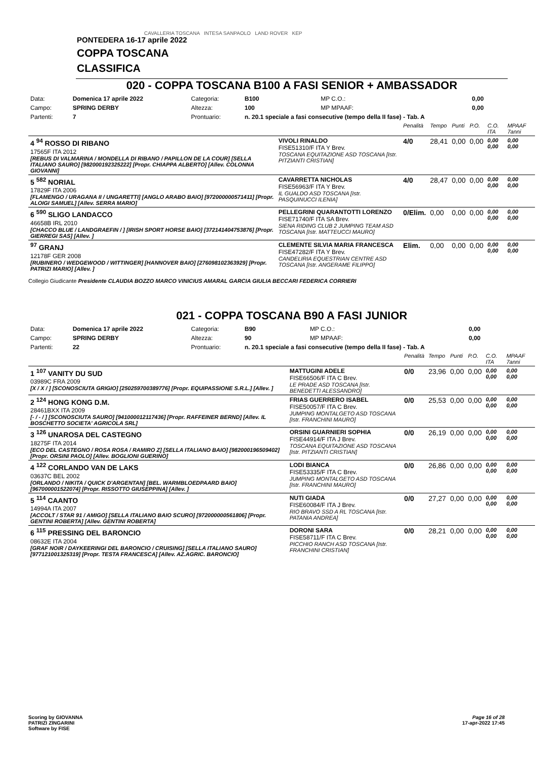CAVALLERIA TOSCANA INTESA SANPAOLO LAND ROVER KEP
PONTEDERA 16-17 aprile 2022
COPPA TOSCANA
CLASSIFICA
020 - COPPA TOSCANA B100 A FASI SENIOR + AMBASSADOR
| Data: | Domenica 17 aprile 2022 | Categoria: | B100 | MP C.O.: | 0,00 |
| Campo: | SPRING DERBY | Altezza: | 100 | MP MPAAF: | 0,00 |
| Partenti: | 7 | Prontuario: | n. 20.1 speciale a fasi consecutive (tempo della II fase) - Tab. A | | |
| | | Penalità | Tempo | Punti | P.O. | C.O. ITA | MPAAF 7anni |
| 4 <sup>94</sup> ROSSO DI RIBANO 17565F ITA 2012 [REBUS DI VALMARINA / MONDELLA DI RIBANO / PAPILLON DE LA COUR] [SELLA ITALIANO SAURO] [982000192325222] [Propr. CHIAPPA ALBERTO] [Allev. COLONNA GIOVANNI] | VIVOLI RINALDO FISE51310/F ITA Y Brev. TOSCANA EQUITAZIONE ASD TOSCANA [Istr. PITZIANTI CRISTIAN] | 4/0 | 28,41 | 0,00 | 0,00 | 0,00 0,00 | 0,00 0,00 |
| 5 <sup>582</sup> NORIAL 17829F ITA 2006 [FLAMENGO / URAGANA II / UNGARETTI] [ANGLO ARABO BAIO] [972000000571411] [Propr. ALOIGI SAMUEL] [Allev. SERRA MARIO] | CAVARRETTA NICHOLAS FISE56963/F ITA Y Brev. IL GUALDO ASD TOSCANA [Istr. PASQUINUCCI ILENIA] | 4/0 | 28,47 | 0,00 | 0,00 | 0,00 0,00 | 0,00 0,00 |
| 6 <sup>590</sup> SLIGO LANDACCO 46658B IRL 2010 [CHACCO BLUE / LANDGRAEFIN / ] [IRISH SPORT HORSE BAIO] [372141404753876] [Propr. GIERREGI SAS] [Allev. ] | PELLEGRINI QUARANTOTTI LORENZO FISE71740/F ITA SA Brev. SIENA RIDING CLUB 2 JUMPING TEAM ASD TOSCANA [Istr. MATTEUCCI MAURO] | 0/Elim. | 0,00 | 0,00 | 0,00 | 0,00 0,00 | 0,00 0,00 |
| <sup>97</sup> GRANJ 12178F GER 2008 [RUBINERO / WEDGEWOOD / WITTINGER] [HANNOVER BAIO] [276098102363929] [Propr. PATRIZI MARIO] [Allev. ] | CLEMENTE SILVIA MARIA FRANCESCA FISE47282/F ITA Y Brev. CANDELIRIA EQUESTRIAN CENTRE ASD TOSCANA [Istr. ANGERAME FILIPPO] | Elim. | 0,00 | 0,00 | 0,00 | 0,00 0,00 | 0,00 0,00 |
Collegio Giudicante Presidente CLAUDIA BOZZO MARCO VINICIUS AMARAL GARCIA GIULIA BECCARI FEDERICA CORRIERI
021 - COPPA TOSCANA B90 A FASI JUNIOR
| Data: | Domenica 17 aprile 2022 | Categoria: | B90 | MP C.O.: | 0,00 |
| Campo: | SPRING DERBY | Altezza: | 90 | MP MPAAF: | 0,00 |
| Partenti: | 22 | Prontuario: | n. 20.1 speciale a fasi consecutive (tempo della II fase) - Tab. A | | |
| | | Penalità | Tempo | Punti | P.O. | C.O. ITA | MPAAF 7anni |
| 1 <sup>107</sup> VANITY DU SUD 03989C FRA 2009 [X / X / ] [SCONOSCIUTA GRIGIO] [250259700389776] [Propr. EQUIPASSIONE S.R.L.] [Allev. ] | MATTUGINI ADELE FISE66506/F ITA C Brev. LE PRADE ASD TOSCANA [Istr. BENEDETTI ALESSANDRO] | 0/0 | 23,96 | 0,00 | 0,00 | 0,00 0,00 | 0,00 0,00 |
| 2 <sup>124</sup> HONG KONG D.M. 28461BXX ITA 2009 [- / - / ] [SCONOSCIUTA SAURO] [941000012117436] [Propr. RAFFEINER BERND] [Allev. IL BOSCHETTO SOCIETA' AGRICOLA SRL] | FRIAS GUERRERO ISABEL FISE50057/F ITA C Brev. JUMPING MONTALGETO ASD TOSCANA [Istr. FRANCHINI MAURO] | 0/0 | 25,53 | 0,00 | 0,00 | 0,00 0,00 | 0,00 0,00 |
| 3 <sup>126</sup> UNAROSA DEL CASTEGNO 18275F ITA 2014 [ECO DEL CASTEGNO / ROSA ROSA / RAMIRO Z] [SELLA ITALIANO BAIO] [982000196509402] [Propr. ORSINI PAOLO] [Allev. BOGLIONI GUERINO] | ORSINI GUARNIERI SOPHIA FISE44914/F ITA J Brev. TOSCANA EQUITAZIONE ASD TOSCANA [Istr. PITZIANTI CRISTIAN] | 0/0 | 26,19 | 0,00 | 0,00 | 0,00 0,00 | 0,00 0,00 |
| 4 <sup>122</sup> CORLANDO VAN DE LAKS 03637C BEL 2002 [ORLANDO / NIKITA / QUICK D'ARGENTAN] [BEL. WARMBLOEDPAARD BAIO] [967000001522074] [Propr. RISSOTTO GIUSEPPINA] [Allev. ] | LODI BIANCA FISE53335/F ITA C Brev. JUMPING MONTALGETO ASD TOSCANA [Istr. FRANCHINI MAURO] | 0/0 | 26,86 | 0,00 | 0,00 | 0,00 0,00 | 0,00 0,00 |
| 5 <sup>114</sup> CAANTO 14994A ITA 2007 [ACCOLT / STAR 91 / AMIGO] [SELLA ITALIANO BAIO SCURO] [972000000561806] [Propr. GENTINI ROBERTA] [Allev. GENTINI ROBERTA] | NUTI GIADA FISE60084/F ITA J Brev. RIO BRAVO SSD A RL TOSCANA [Istr. PATANIA ANDREA] | 0/0 | 27,27 | 0,00 | 0,00 | 0,00 0,00 | 0,00 0,00 |
| 6 <sup>115</sup> PRESSING DEL BARONCIO 08632E ITA 2004 [GRAF NOIR / DAYKEERINGI DEL BARONCIO / CRUISING] [SELLA ITALIANO SAURO] [977121001325319] [Propr. TESTA FRANCESCA] [Allev. AZ.AGRIC. BARONCIO] | DORONI SARA FISE58711/F ITA C Brev. PICCHIO RANCH ASD TOSCANA [Istr. FRANCHINI CRISTIAN] | 0/0 | 28,21 | 0,00 | 0,00 | 0,00 0,00 | 0,00 0,00 |
Scoring by GIOVANNA
PATRIZI ZINGARINI
Software by FISE
Page 16 of 28
17-apr-2022 17:45